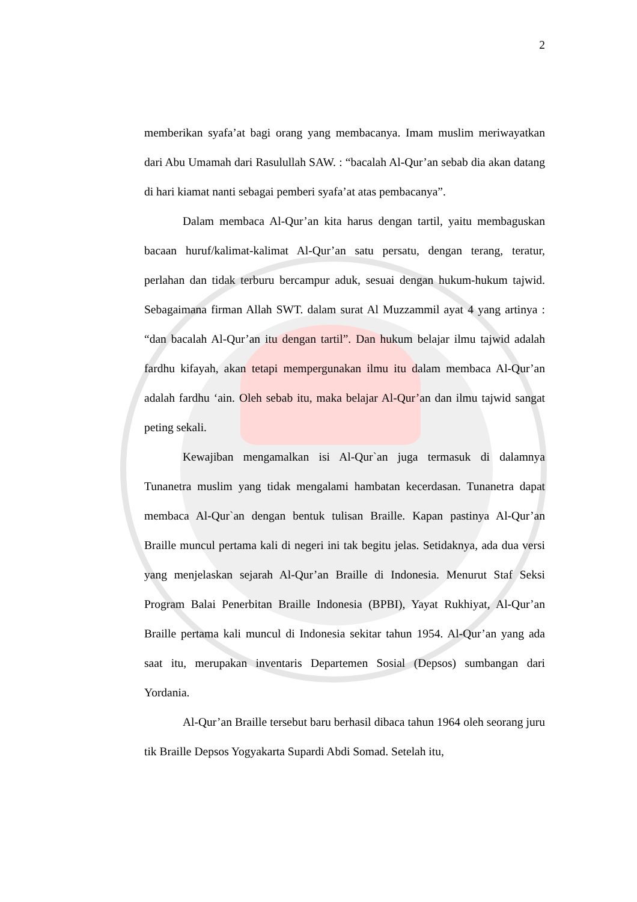2
memberikan syafa’at bagi orang yang membacanya. Imam muslim meriwayatkan dari Abu Umamah dari Rasulullah SAW. : “bacalah Al-Qur’an sebab dia akan datang di hari kiamat nanti sebagai pemberi syafa’at atas pembacanya”.
Dalam membaca Al-Qur’an kita harus dengan tartil, yaitu membaguskan bacaan huruf/kalimat-kalimat Al-Qur’an satu persatu, dengan terang, teratur, perlahan dan tidak terburu bercampur aduk, sesuai dengan hukum-hukum tajwid. Sebagaimana firman Allah SWT. dalam surat Al Muzzammil ayat 4 yang artinya : “dan bacalah Al-Qur’an itu dengan tartil”. Dan hukum belajar ilmu tajwid adalah fardhu kifayah, akan tetapi mempergunakan ilmu itu dalam membaca Al-Qur’an adalah fardhu ‘ain. Oleh sebab itu, maka belajar Al-Qur’an dan ilmu tajwid sangat peting sekali.
Kewajiban mengamalkan isi Al-Qur`an juga termasuk di dalamnya Tunanetra muslim yang tidak mengalami hambatan kecerdasan. Tunanetra dapat membaca Al-Qur`an dengan bentuk tulisan Braille. Kapan pastinya Al-Qur’an Braille muncul pertama kali di negeri ini tak begitu jelas. Setidaknya, ada dua versi yang menjelaskan sejarah Al-Qur’an Braille di Indonesia. Menurut Staf Seksi Program Balai Penerbitan Braille Indonesia (BPBI), Yayat Rukhiyat, Al-Qur’an Braille pertama kali muncul di Indonesia sekitar tahun 1954. Al-Qur’an yang ada saat itu, merupakan inventaris Departemen Sosial (Depsos) sumbangan dari Yordania.
Al-Qur’an Braille tersebut baru berhasil dibaca tahun 1964 oleh seorang juru tik Braille Depsos Yogyakarta Supardi Abdi Somad. Setelah itu,